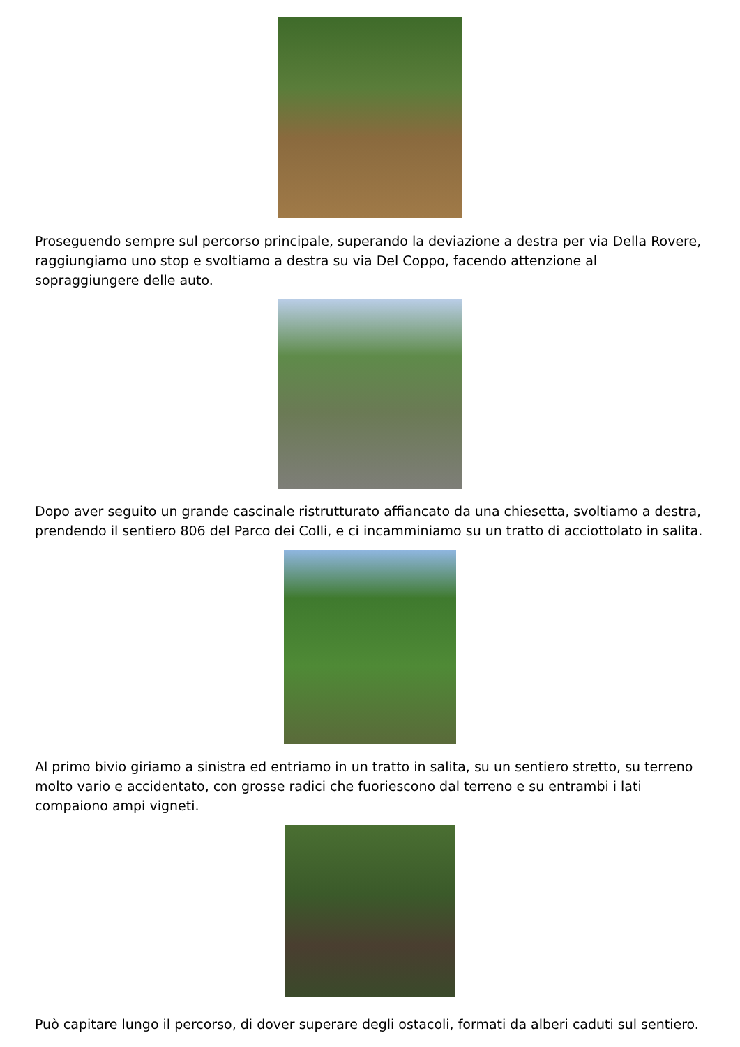Proseguendo sempre sul percorso principale, superando la deviazione a destra per via Della Rovere, raggiungiamo uno stop e svoltiamo a destra su via Del Coppo, facendo attenzione al sopraggiungere delle auto.
Dopo aver seguito un grande cascinale ristrutturato affiancato da una chiesetta, svoltiamo a destra, prendendo il sentiero 806 del Parco dei Colli, e ci incamminiamo su un tratto di acciottolato in salita.
Al primo bivio giriamo a sinistra ed entriamo in un tratto in salita, su un sentiero stretto, su terreno molto vario e accidentato, con grosse radici che fuoriescono dal terreno e su entrambi i lati compaiono ampi vigneti.
Può capitare lungo il percorso, di dover superare degli ostacoli, formati da alberi caduti sul sentiero.